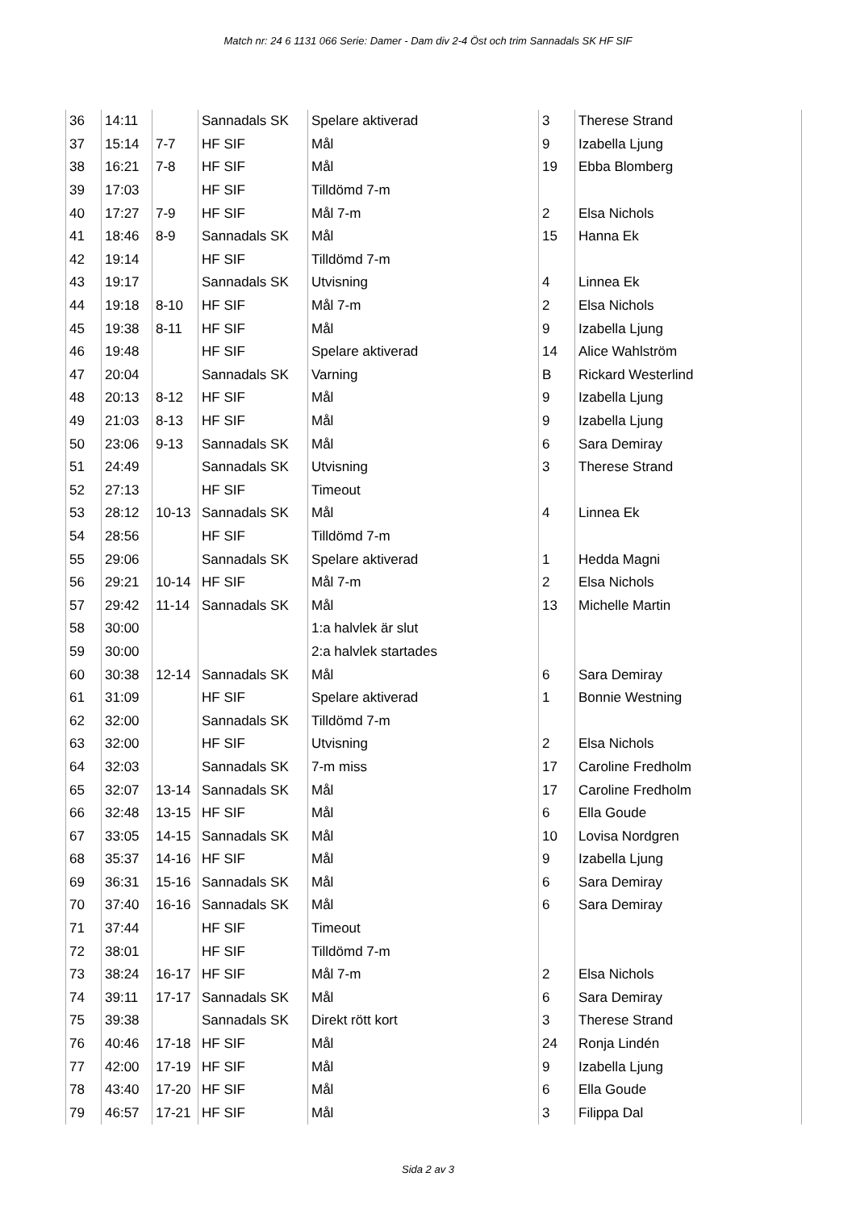Match nr: 24 6 1131 066 Serie: Damer - Dam div 2-4 Öst och trim Sannadals SK HF SIF
| 36 | 14:11 | | Sannadals SK | Spelare aktiverad | 3 | Therese Strand |
| 37 | 15:14 | 7-7 | HF SIF | Mål | 9 | Izabella Ljung |
| 38 | 16:21 | 7-8 | HF SIF | Mål | 19 | Ebba Blomberg |
| 39 | 17:03 | | HF SIF | Tilldömd 7-m | | |
| 40 | 17:27 | 7-9 | HF SIF | Mål 7-m | 2 | Elsa Nichols |
| 41 | 18:46 | 8-9 | Sannadals SK | Mål | 15 | Hanna Ek |
| 42 | 19:14 | | HF SIF | Tilldömd 7-m | | |
| 43 | 19:17 | | Sannadals SK | Utvisning | 4 | Linnea Ek |
| 44 | 19:18 | 8-10 | HF SIF | Mål 7-m | 2 | Elsa Nichols |
| 45 | 19:38 | 8-11 | HF SIF | Mål | 9 | Izabella Ljung |
| 46 | 19:48 | | HF SIF | Spelare aktiverad | 14 | Alice Wahlström |
| 47 | 20:04 | | Sannadals SK | Varning | B | Rickard Westerlind |
| 48 | 20:13 | 8-12 | HF SIF | Mål | 9 | Izabella Ljung |
| 49 | 21:03 | 8-13 | HF SIF | Mål | 9 | Izabella Ljung |
| 50 | 23:06 | 9-13 | Sannadals SK | Mål | 6 | Sara Demiray |
| 51 | 24:49 | | Sannadals SK | Utvisning | 3 | Therese Strand |
| 52 | 27:13 | | HF SIF | Timeout | | |
| 53 | 28:12 | 10-13 | Sannadals SK | Mål | 4 | Linnea Ek |
| 54 | 28:56 | | HF SIF | Tilldömd 7-m | | |
| 55 | 29:06 | | Sannadals SK | Spelare aktiverad | 1 | Hedda Magni |
| 56 | 29:21 | 10-14 | HF SIF | Mål 7-m | 2 | Elsa Nichols |
| 57 | 29:42 | 11-14 | Sannadals SK | Mål | 13 | Michelle Martin |
| 58 | 30:00 | | | 1:a halvlek är slut | | |
| 59 | 30:00 | | | 2:a halvlek startades | | |
| 60 | 30:38 | 12-14 | Sannadals SK | Mål | 6 | Sara Demiray |
| 61 | 31:09 | | HF SIF | Spelare aktiverad | 1 | Bonnie Westning |
| 62 | 32:00 | | Sannadals SK | Tilldömd 7-m | | |
| 63 | 32:00 | | HF SIF | Utvisning | 2 | Elsa Nichols |
| 64 | 32:03 | | Sannadals SK | 7-m miss | 17 | Caroline Fredholm |
| 65 | 32:07 | 13-14 | Sannadals SK | Mål | 17 | Caroline Fredholm |
| 66 | 32:48 | 13-15 | HF SIF | Mål | 6 | Ella Goude |
| 67 | 33:05 | 14-15 | Sannadals SK | Mål | 10 | Lovisa Nordgren |
| 68 | 35:37 | 14-16 | HF SIF | Mål | 9 | Izabella Ljung |
| 69 | 36:31 | 15-16 | Sannadals SK | Mål | 6 | Sara Demiray |
| 70 | 37:40 | 16-16 | Sannadals SK | Mål | 6 | Sara Demiray |
| 71 | 37:44 | | HF SIF | Timeout | | |
| 72 | 38:01 | | HF SIF | Tilldömd 7-m | | |
| 73 | 38:24 | 16-17 | HF SIF | Mål 7-m | 2 | Elsa Nichols |
| 74 | 39:11 | 17-17 | Sannadals SK | Mål | 6 | Sara Demiray |
| 75 | 39:38 | | Sannadals SK | Direkt rött kort | 3 | Therese Strand |
| 76 | 40:46 | 17-18 | HF SIF | Mål | 24 | Ronja Lindén |
| 77 | 42:00 | 17-19 | HF SIF | Mål | 9 | Izabella Ljung |
| 78 | 43:40 | 17-20 | HF SIF | Mål | 6 | Ella Goude |
| 79 | 46:57 | 17-21 | HF SIF | Mål | 3 | Filippa Dal |
Sida 2 av 3